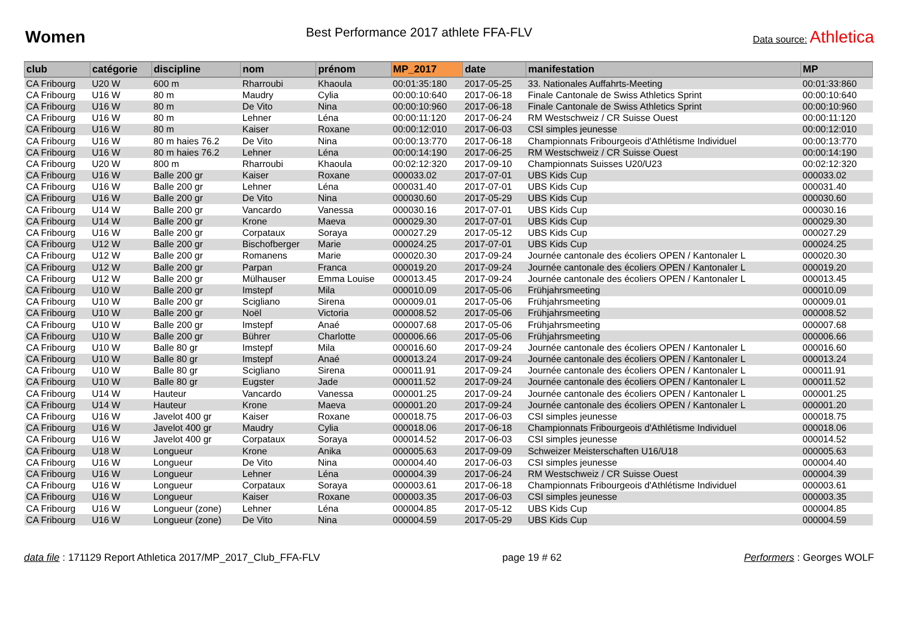Women
Best Performance 2017 athlete FFA-FLV
Data source: Athletica
| club | catégorie | discipline | nom | prénom | MP_2017 | date | manifestation | MP |
| --- | --- | --- | --- | --- | --- | --- | --- | --- |
| CA Fribourg | U20 W | 600 m | Rharroubi | Khaoula | 00:01:35:180 | 2017-05-25 | 33. Nationales Auffahrts-Meeting | 00:01:33:860 |
| CA Fribourg | U16 W | 80 m | Maudry | Cylia | 00:00:10:640 | 2017-06-18 | Finale Cantonale de Swiss Athletics Sprint | 00:00:10:640 |
| CA Fribourg | U16 W | 80 m | De Vito | Nina | 00:00:10:960 | 2017-06-18 | Finale Cantonale de Swiss Athletics Sprint | 00:00:10:960 |
| CA Fribourg | U16 W | 80 m | Lehner | Léna | 00:00:11:120 | 2017-06-24 | RM Westschweiz / CR Suisse Ouest | 00:00:11:120 |
| CA Fribourg | U16 W | 80 m | Kaiser | Roxane | 00:00:12:010 | 2017-06-03 | CSI simples jeunesse | 00:00:12:010 |
| CA Fribourg | U16 W | 80 m haies 76.2 | De Vito | Nina | 00:00:13:770 | 2017-06-18 | Championnats Fribourgeois d'Athlétisme Individuel | 00:00:13:770 |
| CA Fribourg | U16 W | 80 m haies 76.2 | Lehner | Léna | 00:00:14:190 | 2017-06-25 | RM Westschweiz / CR Suisse Ouest | 00:00:14:190 |
| CA Fribourg | U20 W | 800 m | Rharroubi | Khaoula | 00:02:12:320 | 2017-09-10 | Championnats Suisses U20/U23 | 00:02:12:320 |
| CA Fribourg | U16 W | Balle 200 gr | Kaiser | Roxane | 000033.02 | 2017-07-01 | UBS Kids Cup | 000033.02 |
| CA Fribourg | U16 W | Balle 200 gr | Lehner | Léna | 000031.40 | 2017-07-01 | UBS Kids Cup | 000031.40 |
| CA Fribourg | U16 W | Balle 200 gr | De Vito | Nina | 000030.60 | 2017-05-29 | UBS Kids Cup | 000030.60 |
| CA Fribourg | U14 W | Balle 200 gr | Vancardo | Vanessa | 000030.16 | 2017-07-01 | UBS Kids Cup | 000030.16 |
| CA Fribourg | U14 W | Balle 200 gr | Krone | Maeva | 000029.30 | 2017-07-01 | UBS Kids Cup | 000029.30 |
| CA Fribourg | U16 W | Balle 200 gr | Corpataux | Soraya | 000027.29 | 2017-05-12 | UBS Kids Cup | 000027.29 |
| CA Fribourg | U12 W | Balle 200 gr | Bischofberger | Marie | 000024.25 | 2017-07-01 | UBS Kids Cup | 000024.25 |
| CA Fribourg | U12 W | Balle 200 gr | Romanens | Marie | 000020.30 | 2017-09-24 | Journée cantonale des écoliers OPEN / Kantonaler L | 000020.30 |
| CA Fribourg | U12 W | Balle 200 gr | Parpan | Franca | 000019.20 | 2017-09-24 | Journée cantonale des écoliers OPEN / Kantonaler L | 000019.20 |
| CA Fribourg | U12 W | Balle 200 gr | Mülhauser | Emma Louise | 000013.45 | 2017-09-24 | Journée cantonale des écoliers OPEN / Kantonaler L | 000013.45 |
| CA Fribourg | U10 W | Balle 200 gr | Imstepf | Mila | 000010.09 | 2017-05-06 | Frühjahrsmeeting | 000010.09 |
| CA Fribourg | U10 W | Balle 200 gr | Scigliano | Sirena | 000009.01 | 2017-05-06 | Frühjahrsmeeting | 000009.01 |
| CA Fribourg | U10 W | Balle 200 gr | Noël | Victoria | 000008.52 | 2017-05-06 | Frühjahrsmeeting | 000008.52 |
| CA Fribourg | U10 W | Balle 200 gr | Imstepf | Anaé | 000007.68 | 2017-05-06 | Frühjahrsmeeting | 000007.68 |
| CA Fribourg | U10 W | Balle 200 gr | Bührer | Charlotte | 000006.66 | 2017-05-06 | Frühjahrsmeeting | 000006.66 |
| CA Fribourg | U10 W | Balle 80 gr | Imstepf | Mila | 000016.60 | 2017-09-24 | Journée cantonale des écoliers OPEN / Kantonaler L | 000016.60 |
| CA Fribourg | U10 W | Balle 80 gr | Imstepf | Anaé | 000013.24 | 2017-09-24 | Journée cantonale des écoliers OPEN / Kantonaler L | 000013.24 |
| CA Fribourg | U10 W | Balle 80 gr | Scigliano | Sirena | 000011.91 | 2017-09-24 | Journée cantonale des écoliers OPEN / Kantonaler L | 000011.91 |
| CA Fribourg | U10 W | Balle 80 gr | Eugster | Jade | 000011.52 | 2017-09-24 | Journée cantonale des écoliers OPEN / Kantonaler L | 000011.52 |
| CA Fribourg | U14 W | Hauteur | Vancardo | Vanessa | 000001.25 | 2017-09-24 | Journée cantonale des écoliers OPEN / Kantonaler L | 000001.25 |
| CA Fribourg | U14 W | Hauteur | Krone | Maeva | 000001.20 | 2017-09-24 | Journée cantonale des écoliers OPEN / Kantonaler L | 000001.20 |
| CA Fribourg | U16 W | Javelot 400 gr | Kaiser | Roxane | 000018.75 | 2017-06-03 | CSI simples jeunesse | 000018.75 |
| CA Fribourg | U16 W | Javelot 400 gr | Maudry | Cylia | 000018.06 | 2017-06-18 | Championnats Fribourgeois d'Athlétisme Individuel | 000018.06 |
| CA Fribourg | U16 W | Javelot 400 gr | Corpataux | Soraya | 000014.52 | 2017-06-03 | CSI simples jeunesse | 000014.52 |
| CA Fribourg | U18 W | Longueur | Krone | Anika | 000005.63 | 2017-09-09 | Schweizer Meisterschaften U16/U18 | 000005.63 |
| CA Fribourg | U16 W | Longueur | De Vito | Nina | 000004.40 | 2017-06-03 | CSI simples jeunesse | 000004.40 |
| CA Fribourg | U16 W | Longueur | Lehner | Léna | 000004.39 | 2017-06-24 | RM Westschweiz / CR Suisse Ouest | 000004.39 |
| CA Fribourg | U16 W | Longueur | Corpataux | Soraya | 000003.61 | 2017-06-18 | Championnats Fribourgeois d'Athlétisme Individuel | 000003.61 |
| CA Fribourg | U16 W | Longueur | Kaiser | Roxane | 000003.35 | 2017-06-03 | CSI simples jeunesse | 000003.35 |
| CA Fribourg | U16 W | Longueur (zone) | Lehner | Léna | 000004.85 | 2017-05-12 | UBS Kids Cup | 000004.85 |
| CA Fribourg | U16 W | Longueur (zone) | De Vito | Nina | 000004.59 | 2017-05-29 | UBS Kids Cup | 000004.59 |
data file : 171129 Report Athletica 2017/MP_2017_Club_FFA-FLV
page 19 # 62 Performers : Georges WOLF